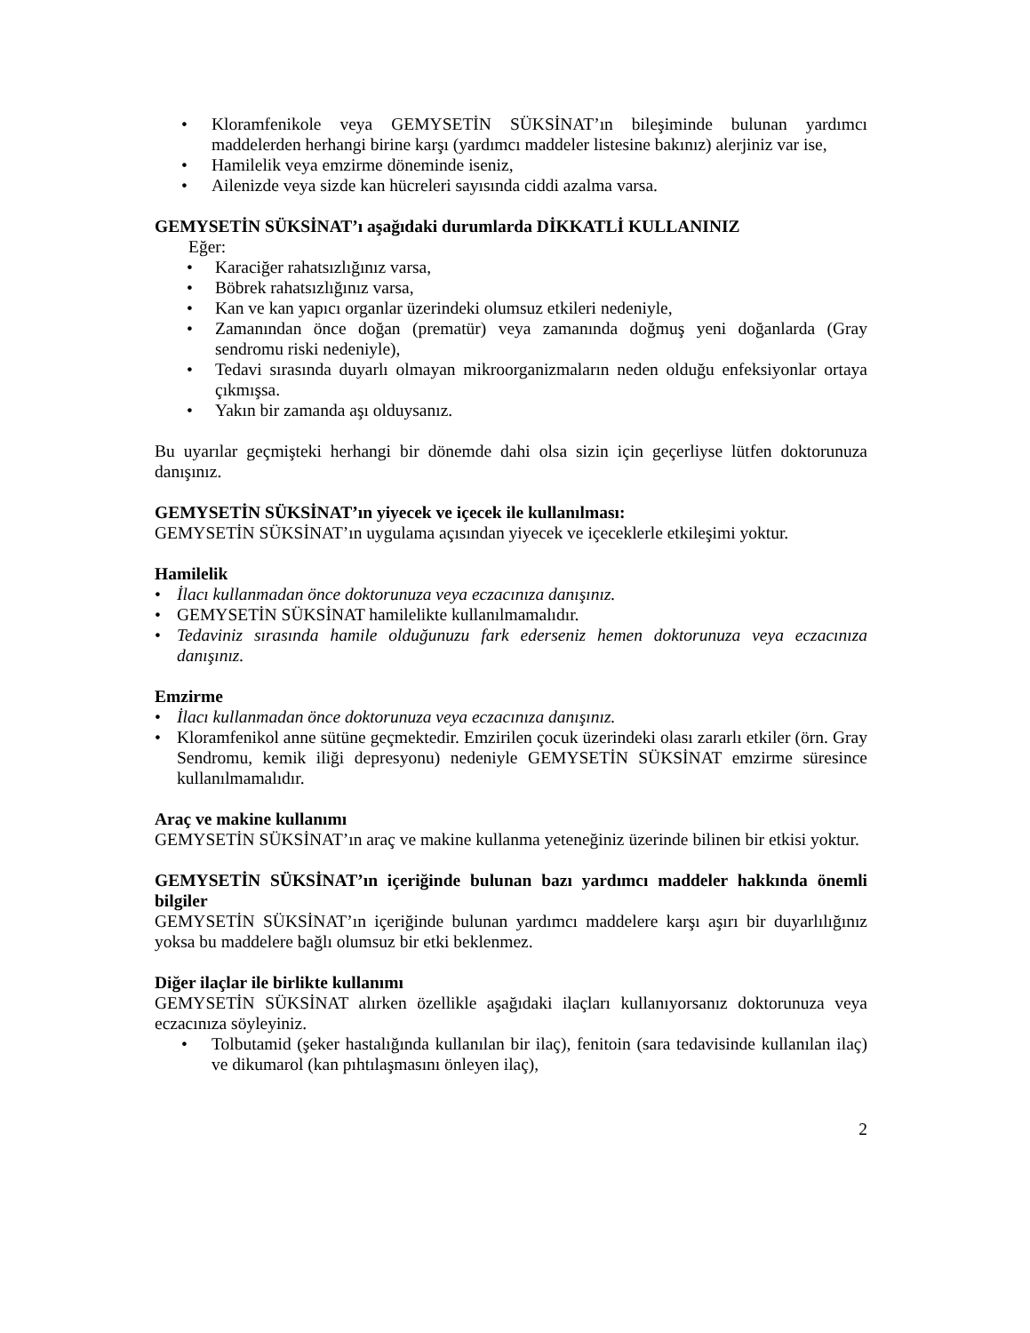• Kloramfenikole veya GEMYSETİN SÜKSİNAT’ın bileşiminde bulunan yardımcı maddelerden herhangi birine karşı (yardımcı maddeler listesine bakınız) alerjiniz var ise,
• Hamilelik veya emzirme döneminde iseniz,
• Ailenizde veya sizde kan hücreleri sayısında ciddi azalma varsa.
GEMYSETİN SÜKSİNAT’ı aşağıdaki durumlarda DİKKATLİ KULLANINIZ
Eğer:
• Karaciğer rahatsızlığınız varsa,
• Böbrek rahatsızlığınız varsa,
• Kan ve kan yapıcı organlar üzerindeki olumsuz etkileri nedeniyle,
• Zamanından önce doğan (prematür) veya zamanında doğmuş yeni doğanlarda (Gray sendromu riski nedeniyle),
• Tedavi sırasında duyarlı olmayan mikroorganizmaların neden olduğu enfeksiyonlar ortaya çıkmışsa.
• Yakın bir zamanda aşı olduysanız.
Bu uyarılar geçmişteki herhangi bir dönemde dahi olsa sizin için geçerliyse lütfen doktorunuza danışınız.
GEMYSETİN SÜKSİNAT’ın yiyecek ve içecek ile kullanılması:
GEMYSETİN SÜKSİNAT’ın uygulama açısından yiyecek ve içeceklerle etkileşimi yoktur.
Hamilelik
• İlacı kullanmadan önce doktorunuza veya eczacınıza danışınız.
• GEMYSETİN SÜKSİNAT hamilelikte kullanılmamalıdır.
• Tedaviniz sırasında hamile olduğunuzu fark ederseniz hemen doktorunuza veya eczacınıza danışınız.
Emzirme
• İlacı kullanmadan önce doktorunuza veya eczacınıza danışınız.
• Kloramfenikol anne sütüne geçmektedir. Emzirilen çocuk üzerindeki olası zararlı etkiler (örn. Gray Sendromu, kemik iliği depresyonu) nedeniyle GEMYSETİN SÜKSİNAT emzirme süresince kullanılmamalıdır.
Araç ve makine kullanımı
GEMYSETİN SÜKSİNAT’ın araç ve makine kullanma yeteneğiniz üzerinde bilinen bir etkisi yoktur.
GEMYSETİN SÜKSİNAT’ın içeriğinde bulunan bazı yardımcı maddeler hakkında önemli bilgiler
GEMYSETİN SÜKSİNAT’ın içeriğinde bulunan yardımcı maddelere karşı aşırı bir duyarlılığınız yoksa bu maddelere bağlı olumsuz bir etki beklenmez.
Diğer ilaçlar ile birlikte kullanımı
GEMYSETİN SÜKSİNAT alırken özellikle aşağıdaki ilaçları kullanıyorsanız doktorunuza veya eczacınıza söyleyiniz.
• Tolbutamid (şeker hastalığında kullanılan bir ilaç), fenitoin (sara tedavisinde kullanılan ilaç) ve dikumarol (kan pıhtılaşmasını önleyen ilaç),
2